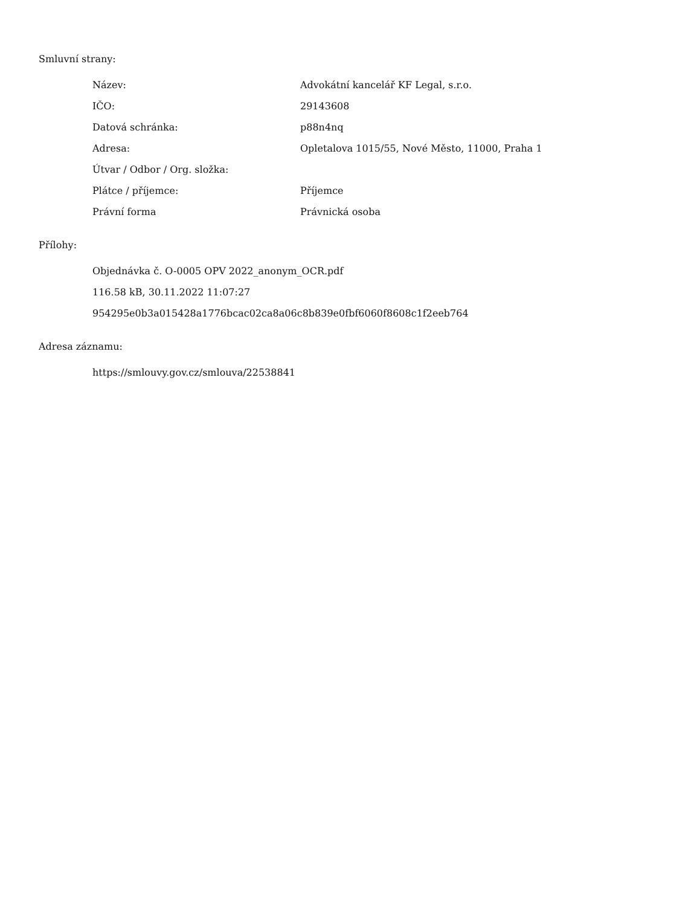Smluvní strany:
| Název: | Advokátní kancelář KF Legal, s.r.o. |
| IČO: | 29143608 |
| Datová schránka: | p88n4nq |
| Adresa: | Opletalova 1015/55, Nové Město, 11000, Praha 1 |
| Útvar / Odbor / Org. složka: | |
| Plátce / příjemce: | Příjemce |
| Právní forma | Právnická osoba |
Přílohy:
Objednávka č. O-0005 OPV 2022_anonym_OCR.pdf
116.58 kB, 30.11.2022 11:07:27
954295e0b3a015428a1776bcac02ca8a06c8b839e0fbf6060f8608c1f2eeb764
Adresa záznamu:
https://smlouvy.gov.cz/smlouva/22538841